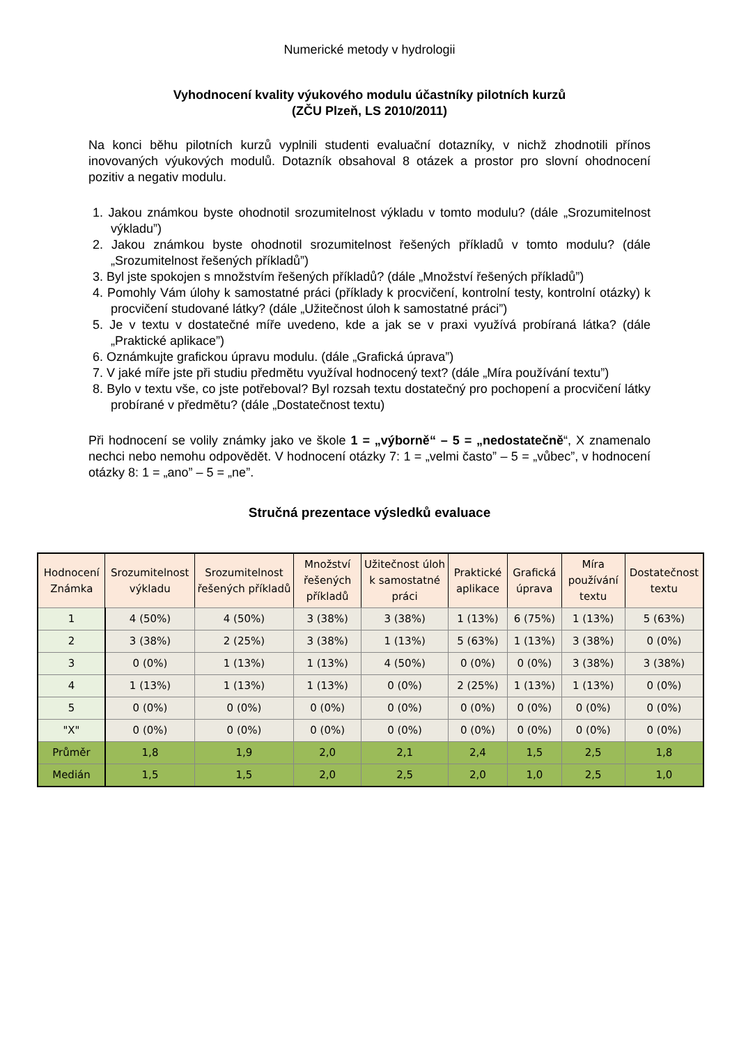Numerické metody v hydrologii
Vyhodnocení kvality výukového modulu účastníky pilotních kurzů
(ZČU Plzeň, LS 2010/2011)
Na konci běhu pilotních kurzů vyplnili studenti evaluační dotazníky, v nichž zhodnotili přínos inovovaných výukových modulů. Dotazník obsahoval 8 otázek a prostor pro slovní ohodnocení pozitiv a negativ modulu.
1. Jakou známkou byste ohodnotil srozumitelnost výkladu v tomto modulu? (dále „Srozumitelnost výkladu”)
2. Jakou známkou byste ohodnotil srozumitelnost řešených příkladů v tomto modulu? (dále „Srozumitelnost řešených příkladů”)
3. Byl jste spokojen s množstvím řešených příkladů? (dále „Množství řešených příkladů”)
4. Pomohly Vám úlohy k samostatné práci (příklady k procvičení, kontrolní testy, kontrolní otázky) k procvičení studované látky? (dále „Užitečnost úloh k samostatné práci”)
5. Je v textu v dostatečné míře uvedeno, kde a jak se v praxi využívá probíraná látka? (dále „Praktické aplikace”)
6. Oznámkujte grafickou úpravu modulu. (dále „Grafická úprava”)
7. V jaké míře jste při studiu předmětu využíval hodnocený text? (dále „Míra používání textu”)
8. Bylo v textu vše, co jste potřeboval? Byl rozsah textu dostatečný pro pochopení a procvičení látky probírané v předmětu? (dále „Dostatečnost textu)
Při hodnocení se volily známky jako ve škole 1 = „výborně“ – 5 = „nedostatečně“, X znamenalo nechci nebo nemohu odpovědět. V hodnocení otázky 7: 1 = „velmi často” – 5 = „vůbec”, v hodnocení otázky 8: 1 = „ano” – 5 = „ne”.
Stručná prezentace výsledků evaluace
| Hodnocení Známka | Srozumitelnost výkladu | Srozumitelnost řešených příkladů | Množství řešených příkladů | Užitečnost úloh k samostatné práci | Praktické aplikace | Grafická úprava | Míra používání textu | Dostatečnost textu |
| --- | --- | --- | --- | --- | --- | --- | --- | --- |
| 1 | 4 (50%) | 4 (50%) | 3 (38%) | 3 (38%) | 1 (13%) | 6 (75%) | 1 (13%) | 5 (63%) |
| 2 | 3 (38%) | 2 (25%) | 3 (38%) | 1 (13%) | 5 (63%) | 1 (13%) | 3 (38%) | 0 (0%) |
| 3 | 0 (0%) | 1 (13%) | 1 (13%) | 4 (50%) | 0 (0%) | 0 (0%) | 3 (38%) | 3 (38%) |
| 4 | 1 (13%) | 1 (13%) | 1 (13%) | 0 (0%) | 2 (25%) | 1 (13%) | 1 (13%) | 0 (0%) |
| 5 | 0 (0%) | 0 (0%) | 0 (0%) | 0 (0%) | 0 (0%) | 0 (0%) | 0 (0%) | 0 (0%) |
| "X" | 0 (0%) | 0 (0%) | 0 (0%) | 0 (0%) | 0 (0%) | 0 (0%) | 0 (0%) | 0 (0%) |
| Průměr | 1,8 | 1,9 | 2,0 | 2,1 | 2,4 | 1,5 | 2,5 | 1,8 |
| Medián | 1,5 | 1,5 | 2,0 | 2,5 | 2,0 | 1,0 | 2,5 | 1,0 |